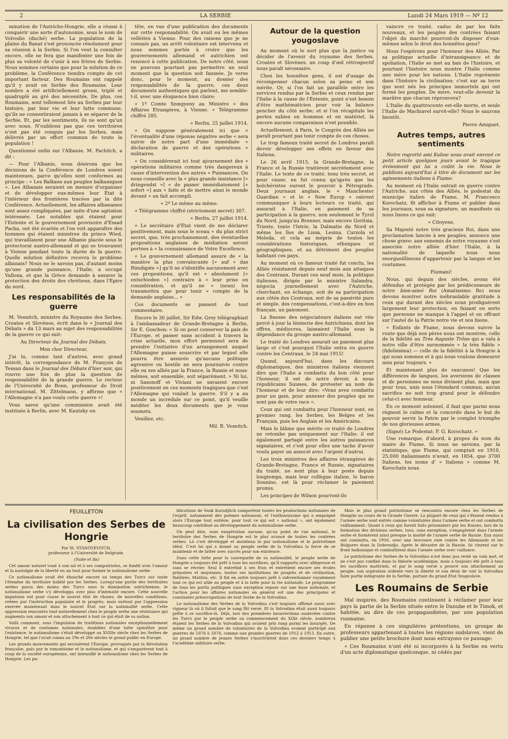2 LA SERBIE Lundi 24 Mars 1919 — Nº 12
mination de l'Autriche-Hongrie, elle a réussi à conquérir une sorte d'autonomie, sous le nom de Voïvodie (duché) serbe. La population de la plaine du Banat s'est prononcée résolument pour sa réunion à la Serbie. Si l'on veut la consulter encore, elle ne fera que manifester une fois de plus sa volonté de s'unir à ses frères de Serbie. Nous sommes certains que pour la solution de ce problème, la Conférence tiendra compte de cet important facteur. Des Roumains ont rappelé qu'il y avait en Serbie des Roumains. Leur nombre a été artificiellement grossi, triplé et quadruplé au gré des nécessités. De plus, ces Roumains, sont tellement liés au Serbes par leur histoire, par leur vie et leur lutte commune, qu'ils ne consentiraient jamais à se séparer de la Serbie. Et, par les sentiments, ils ne sont qu'un avec nous. N'oublions pas que ces territoires n'ont pas été conquis par les Serbes, mais délivrés par un effort commun de toute la population !
Questionné enfin sur l'Albanie, M. Pachitch, a dit :
— Pour l'Albanie, nous désirons que les décisions de la Conférence de Londres soient maintenues, parce qu'elles sont conformes au principe : « Les Balkans aux peuples balkaniques ». Les Albanais seraient en mesure d'organiser et de développer eux-mêmes leur Etat à l'intérieur des frontières tracées par la dite Conférence. Actuellement, les affaires albanaises sont assez compliquées, par suite d'une agitation intéressée. Les notables qui étaient pour l'Entente et le gouvernement provisoire d'Essad Pacha, ont été écartés et l'on voit apparaître des hommes qui étaient ministres du prince Wied, qui travaillaient pour une Albanie placée sous le protectorat austro-allemand et qui se trouvaient à Vienne pendant toute la durée de la guerre. Quelle solution définitive recevra le problème albanais? Nous ne le savons pas, d'autant moins qu'une grande puissance, l'Italie, a occupé Vallona, et que la Grèce demande à assurer la protection des droits des chrétiens, dans l'Epire du nord.
Les responsabilités de la guerre
M. Vesnitch, ministre du Royaume des Serbes, Croates et Slovènes, écrit dans le « Journal des Débats » du 13 mars au sujet des responsabilités de la guerre ce qui suit:
Au Directeur du Journal des Débats,
Mon cher Directeur,
J'ai lu, comme tant d'autres, avec grand intérêt, la correspondance de M. François de Tessan dans le Journal des Débats d'hier soir, qui rouvre une fois de plus la question de responsabilité de la grande guerre. Le recteur de l'Université de Bonn, professeur de Droit international, M. Zittelmann, y affirme que « l'Allemagne n'a pas voulu cette guerre »!
Vous savez qu'une commission avait été instituée à Berlin, avec M. Kautzky en
tête, en vue d'une publication des documents sur cette responsabilité. On avait eu les mêmes velléités à Vienne. Pour des raisons que je ne connais pas, un arrêt volontaire est intervenu et nous sommes portés à croire que les gouvernements allemand et autrichien ont renoncé à cette publication. De notre côté, nous ne pouvons pourtant pas permettre un seul moment que la question soit faussée. Je verse donc, pour le moment, au dossier des responsabilités de la guerre, ces deux documents authentiques qui parlent, me semble-t-il, avec une éloquence bien claire:
« 1º Comte Szœgyeny au Ministre « des Affaires Etrangères, à Vienne. « Télégramme chiffré 285.
« Berlin, 25 juillet 1914.
« On suppose généralement ici que « l'éventualité d'une réponse négative serbe « sera suivie de notre part d'une immédiate « déclaration de guerre et des opérations « militaires.
« On considérerait ici tout ajournement des « opérations militaires comme très dangereux à cause d'intervention des autres « Puissances. On nous conseille avec la « plus grande insistance [« dringendst »] « de passer immédiatement [« sofort »] aux « faits et de mettre ainsi le monde devant « un fait accompli.
« 2º Le même au même.
« Télégramme chiffré (strictement secret) 307.
« Berlin, 27 juillet 1914.
« Le secrétaire d'Etat vient de me déclarer positivement, mais sous le sceau « du plus strict secret, que, très prochainement, des éventuelles propositions anglaises de médiation seront portées à « la connaissance de Votre Excellence.
« Le gouvernement allemand assure de « la manière la plus convaincante [« auf « das Bündigste »] qu'il ne s'identifie aucunement avec ces propositions, qu'il est « absolument [« entschieden »] contraire à « leur prise en considération, et qu'il ne « (nous) les transmettra que pour tenir « compte de la demande anglaise... »
Ces documents se passent de tout commentaire.
Encore le 30 juillet, Sir Edw. Grey télégraphiait à l'ambassadeur de Grande-Bretagne à Berlin, Sir E. Goschen: « Si on peut conserver la paix de l'Europe, et passer sans accident à travers la crise actuelle, mon effort personnel sera de prendre l'initiative d'un arrangement auquel l'Allemagne puisse souscrire et par lequel elle pourra être assurée qu'aucune politique agressive ou hostile ne sera poursuivie contre elle ou ses alliés par la France, la Russie et nous-mêmes, soit ensemble, soit séparément. » Ni lui, ni Sasonoff et Viviani ne savaient encore positivement en ces moments tragiques que c'est l'Allemagne qui voulait la guerre. S'il y a au monde un incrédule sur ce point, qu'il veuille méditer les deux documents que je vous soumets.
Veuillez, etc.
Mil. R. Vesnitch.
Autour de la question yougoslave
Au moment où le sort plus que la justice va décider de l'avenir du royaume des Serbes, Croates et Slovènes, un coup d'œil rétrospectif nous paraît nécessaire.
Chez les honnêtes gens, il est d'usage de récompenser chacun selon sa peine et son mérite. Or, si l'on fait un parallèle entre les services rendus par la Serbie et ceux rendus par l'Italie à la cause de l'Entente, point n'est besoin d'être mathématicien pour voir la balance pencher du côté serbe; et si l'on récapitule les pertes subies en hommes et en matériel, là encore aucune comparaison n'est possible.
Actuellement, à Paris, le Congrès des Alliés ne paraît pourtant pas tenir compte de ces choses.
Le trop fameux traité secret de Londres paraît devoir développer ses effets en faveur des Italiens.
Le 26 avril 1915, la Grande-Bretagne, la France et la Russie traitèrent secrètement avec l'Italie. Le texte de ce traité, tenu très secret, et pour cause, ne fut connu qu'après que les bolchévistes eurent le pouvoir à Pétrograde. Deux journaux anglais, le « Manchester Guardian » et le « New Europ » osèrent communiquer à leurs lecteurs ce traité, qui assurait à l'Italie, en paiement de sa participation à la guerre, non seulement le Tyrol du Nord, jusqu'au Brenner, mais encore Goritsia, Trieste, toute l'Istrie, la Dalmatie du Nord et même les îles de Lissa, Lesina, Curzola et Meleda, et cela au mépris de toutes les considérations historiques, ethniques et géographiques, et au détriment des peuples habitant ces pays.
Au moment où ce fameux traité fut conclu, les Alliés résistaient depuis neuf mois aux attaques des Centraux. Durant ces neuf mois, la politique italienne, dirigée par le ministre Salandra, négocia journellement avec l'Autriche, cherchant, en échange, soit de sa participation aux côtés des Centraux, soit de sa passivité pure et simple, des compensations, c'est-à-dire en bon français, un paiement.
La finesse des négociateurs italiens eut vite percé à jour la lésinerie des Autrichiens, dont les offres, médiocres, laissaient l'Italie sous la dépendance du groupe austro-allemand.
Le traité de Londres assurait un paiement plus large et c'est pourquoi l'Italie entra en guerre contre les Centraux, le 24 mai 1915!
Quand, aujourd'hui, dans les discours diplomatiques, des ministres italiens viennent dire que l'Italie a combattu du bon côté pour l'honneur, il est de notre devoir, à nous républicains Suisses, de protester au nom de l'honneur et de leur dire: «Vous avez combattu pour un gain, pour annexer des peuples qui ne sont pas de votre race ».
Ceux qui ont combattu pour l'honneur sont, en premier rang, les Serbes, les Belges et les Français, puis les Anglais et les Américains.
Mais le blâme que mérite ce traité de Londres ne retombe pas uniquement sur l'Italie: il est également partagé entre les autres puissances signataires, et c'est pour elles une tache d'avoir voulu payer un associé avec l'argent d'autrui.
Les trois ministres des affaires étrangères de Grande-Bretagne, France et Russie, signataires du traité, ne sont plus à leur poste depuis longtemps, mais leur collègue italien, le baron Sonnino, est là pour réclamer le paiement promis.
Les principes de Wilson pourront-ils
vaincre ce traité, caduc de par les faits nouveaux, et les peuples des contrées faisant l'objet du marché pourront-ils disposer d'eux-mêmes selon le droit des honnêtes gens?
Nous l'espérons pour l'honneur des Alliés. Par sa politique actuelle d'intransigeance et de spoliation, l'Italie se met au ban de l'histoire, et pourtant l'histoire nous montre l'Italie comme une mère pour les nations. L'Italie représente dans l'histoire la civilisation; c'est sur sa terre que sont nés les principes immortels qui ont formé les peuples. De mère, veut-elle devenir la marâtre que chacun réprouvera?
L'Italie du quattrocento est-elle morte, et seule l'Italie de Machiavel survit-elle? Nous le saurons bientôt.
Pierre Amiguet.
Autres temps, autres sentiments
Notre regretté ami Kuhne nous avait envoyé ce petit article quelques jours avant le tragique événement qui lui a coûté la vie. Nous le publions aujourd'hui à titre de document sur les agissements italiens à Fiume:
Au moment où l'Italie entrait en guerre contre l'Autriche, aux côtés des Alliés, le podestat du municipe italien de Fiume, M. Francesco Korochatz, fit afficher à Fiume et publier dans les journaux, sous sa signature, un manifeste où nous lisons ce qui suit:
« Citoyens,
Sa Majesté notre très gracieux Roi, dans une proclamation lancée à ses peuples, annonce une chose grave: aux ennemis de notre royaume s'est associée notre alliée d'hier l'Italie, à la nationalité de laquelle nous nous enorgueillissons d'appartenir par la langue et les coutumes.
Fiumani!
Nous, qui depuis des siècles, avons été défendus et protégés par les prédécesseurs de notre bien-aimé Roi (Amatissimo Re) nous devons montrer notre inébranlable gratitude à ceux qui durant des siècles nous prodiguèrent largement leur protection, en faisant en sorte que personne ne manque à l'appel et en offrant sur l'autel de la Patrie notre vie et nos biens.
« Enfants de Fiume, nous devons suivre la route que déjà nos pères nous ont montrée, celle de la fidélité au Très Auguste Trône qui a valu à notre ville d'être surnommée « la très fidèle » (fidelissima) — celle de la fidélité à la Hongrie à qui nous sommes et à qui nous voulons demeurer unis pour toujours. »
Et maintenant plus de rancunes! Que les différences de langues, les aversions de classes et de personnes ne nous divisent plus, mais que pour tous, unis sous l'étendard commun, aucun sacrifice ne soit trop grand pour le défendre celui-ci avec honneur.
En ce moment solennel, il faut que parmi nous règnent le calme et la concorde dans le but de pouvoir servir la Patrie par le complet triomphe de nos glorieuses armes.
(Signé) Le Podestat: F. G. Korochatz. »
Une remarque, d'abord, à propos du nom du maire de Fiume. Si nous ne savions, par la statistique, que Fiume, qui comptait en 1910, 25.000 italianisants n'avait, en 1854, que 3700 Italiens, les noms d' « Italiens » comme M. Korochatz nous
FEUILLETON
La civilisation des Serbes de Hongrie
Par St. STANOYEVITCH,
professeur à l'Université de Belgrade.
(Suite et fin)
Cet amour naturel voué à son sol et à ses compatriotes, se fondit avec l'amour et la nostalgie de la liberté en un tout pour former le nationalisme serbe.
Ce nationalisme avait été ébauché encore au temps des Turcs sur toute l'étendue du territoire habité par les Serbes. Lorsqu'une partie des territoires serbes passa des mains des Turcs sous la domination autrichienne, le nationalisme serbe s'y développa avec plus d'intensité encore. Cette nouvelle impulsion eut pour cause le nouvel état de choses, de nouvelles conditions, créées par l'instruction populaire et le progrès, mais surtout par l'oppression exercée maintenant dans le nouvel Etat sur la nationalité serbe. Cette oppression rencontra tout naturellement chez le peuple serbe une résistance qui augmenta son amour et son attachement à tout ce qui était de sa nation.
Voilà comment, sous l'impulsion de traditions nationales exceptionnellement vivaces et de coutumes nationales, doublées d'une lutte opiniâtre pour l'existence, le nationalisme s'était développé au XVIIIe siècle chez les Serbes de Hongrie, tel que l'avait connu au 19e et 20e siècles le grand public en Europe.
Les grands mouvements qui secouèrent l'Europe, provoqués par la Révolution française, puis par le romantisme et le nationalisme, et qui s'emparèrent tout à coup de la société européenne, ont intensifié le nationalisme chez les Serbes de Hongrie. Les pu-
blications de Vouk Karadjitch comportent toutes les productions nationales de l'esprit, notamment des poèmes nationaux, et l'enthousiasme qui a empoigné alors l'Europe tout entière, pour tout ce qui est « national », ont également beaucoup contribué au développement du nationalisme serbe.
On peut dire, sans exagération aucune, qu'au point de vue national, le territoire des Serbes de Hongrie est le plus avancé de toutes les contrées serbes. Là s'est développé et maintenu le pur nationalisme et le patriotisme idéal. C'est lui qui a donné au peuple serbe de la Voïvodina la force de se maintenir et de lutter avec succès pour son existence.
Dans cette lutte pour la sauvegarde de sa nationalité, le peuple serbe de Hongrie a toujours été prêt à tous les sacrifices, qu'il supporta avec allégresse et sans se récrier. Seul il entretint à ses frais et entretient encore ses écoles primaires et moyennes, toutes ses institutions de progrès et de civilisation, théâtres, Matitza, etc. Il fut en outre toujours prêt à subventionner royalement tout ce qui est utile au peuple et à la lutte pour la vie nationale. Le programme de tous les partis politiques sans exception repose sur une base nationale, et l'action pour les affaires nationales en général est une des principales et constantes préoccupations de tout Serbe de la Voïvodina.
Le nationalisme des Serbes de la Voïvodina s'est toujours affirmé aussi avec vigueur là où il fallait que le sang fût versé. Et la Voïvodina était aussi toujours prête à ce sacrifice-là. Déjà, lors des premières insurrections soulevées contre les Turcs par le peuple serbe au commencement du XIXe siècle, nombreux étaient les Serbes de la Voïvodina qui avaient pris rang parmi les insurgés. De même un grand nombre de volontaires de la Voïvodina avaient participé aux guerres de 1876 à 1878, comme aux grandes guerres de 1912 à 1913. En outre, un grand nombre de jeunes Serbes s'inscrivirent dans ces derniers temps à l'académie militaire serbe.
Mais le plus grand patriotisme se rencontra encore chez les Serbes de Hongrie au cours de la Grande Guerre. La plupart de ceux qui s'étaient rendus à l'armée serbe sont entrés comme volontaires dans l'armée serbe et ont combattu vaillamment. Quant à ceux qui furent faits prisonniers par les Russes, lors de la formation des divisions serbes, tous, sans exception, s'engagèrent dans l'armée serbe et formèrent ainsi presque la moitié de l'armée serbe de Russie. Eux aussi ont combattu, en 1916, avec une bravoure rare contre les Allemands et les Bulgares dans la Dobroudja. Après le désastre de la Russie, ils vinrent sur le front balkanique et combattirent dans l'armée serbe avec vaillance.
Le patriotisme des Serbes de la Voïvodina n'est donc pas resté un vain mot, et ne s'est pas confiné dans la théorie académique, mais a toujours été prêt à tous les sacrifices matériels, et par le sang versé a prouvé son attachement au peuple, son aspiration ardente vers la liberté et son désir de voir la Voïvodina faire partie intégrante de la Serbie, partant du grand Etat Yougoslave.
Les Roumains de Serbie
Mal inspirés, des Roumains continuent à réclamer pour leur pays la partie de la Serbie située entre le Danube et le Timok, et habitée, au dire de ces propagandistes, par une population roumaine.
En réponse à ces singulières prétentions, un groupe de professeurs appartenant à toutes les régions sudslaves, vient de publier une petite brochure dont nous extrayons ce passage:
« Ces Roumains n'ont été ni incorporés à la Serbie en vertu d'un acte diplomatique quelconque, ni cédés par